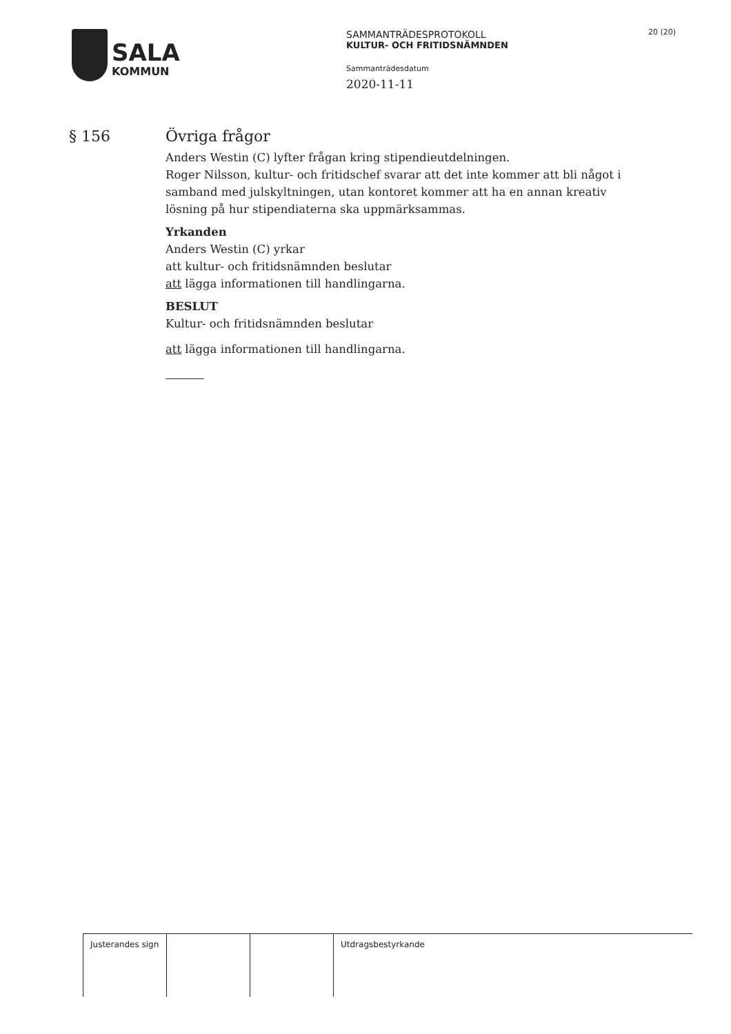SALA
KOMMUN
SAMMANTRÄDESPROTOKOLL
KULTUR- OCH FRITIDSNÄMNDEN
Sammanträdesdatum
2020-11-11
20 (20)
§ 156 Övriga frågor
Anders Westin (C) lyfter frågan kring stipendieutdelningen.
Roger Nilsson, kultur- och fritidschef svarar att det inte kommer att bli något i samband med julskyltningen, utan kontoret kommer att ha en annan kreativ lösning på hur stipendiaterna ska uppmärksammas.
Yrkanden
Anders Westin (C) yrkar
att kultur- och fritidsnämnden beslutar
att lägga informationen till handlingarna.
BESLUT
Kultur- och fritidsnämnden beslutar
att lägga informationen till handlingarna.
| Justerandes sign | | | Utdragsbestyrkande |